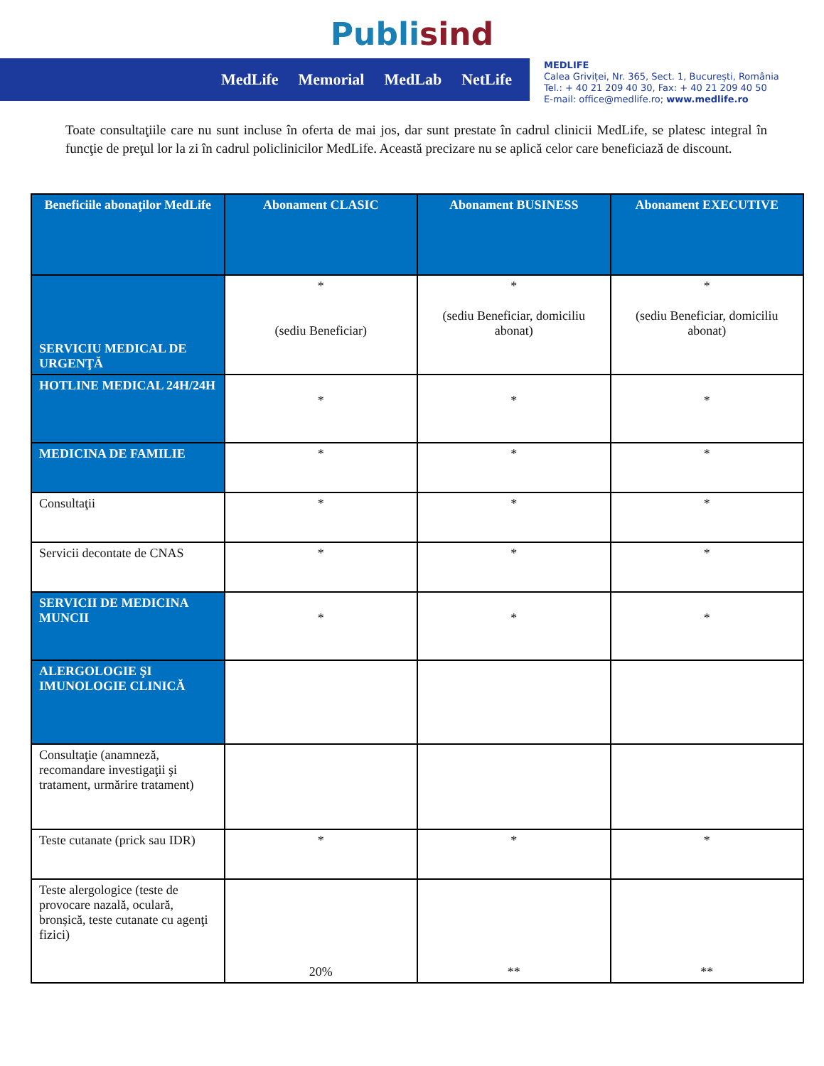Publisind
MedLife Memorial MedLab NetLife
MEDLIFE
Calea Griviței, Nr. 365, Sect. 1, București, România
Tel.: + 40 21 209 40 30, Fax: + 40 21 209 40 50
E-mail: office@medlife.ro; www.medlife.ro
Toate consultaţiile care nu sunt incluse în oferta de mai jos, dar sunt prestate în cadrul clinicii MedLife, se platesc integral în funcţie de preţul lor la zi în cadrul policlinicilor MedLife. Această precizare nu se aplică celor care beneficiază de discount.
| Beneficiile abonaţilor MedLife | Abonament CLASIC | Abonament BUSINESS | Abonament EXECUTIVE |
| --- | --- | --- | --- |
| SERVICIU MEDICAL DE URGENŢĂ | * (sediu Beneficiar) | * (sediu Beneficiar, domiciliu abonat) | * (sediu Beneficiar, domiciliu abonat) |
| HOTLINE MEDICAL 24H/24H | * | * | * |
| MEDICINA DE FAMILIE | * | * | * |
| Consultaţii | * | * | * |
| Servicii decontate de CNAS | * | * | * |
| SERVICII DE MEDICINA MUNCII | * | * | * |
| ALERGOLOGIE ŞI IMUNOLOGIE CLINICĂ | | | |
| Consultaţie (anamneză, recomandare investigaţii şi tratament, urmărire tratament) | | | |
| Teste cutanate (prick sau IDR) | * | * | * |
| Teste alergologice (teste de provocare nazală, oculară, bronșică, teste cutanate cu agenţi fizici) | 20% | ** | ** |